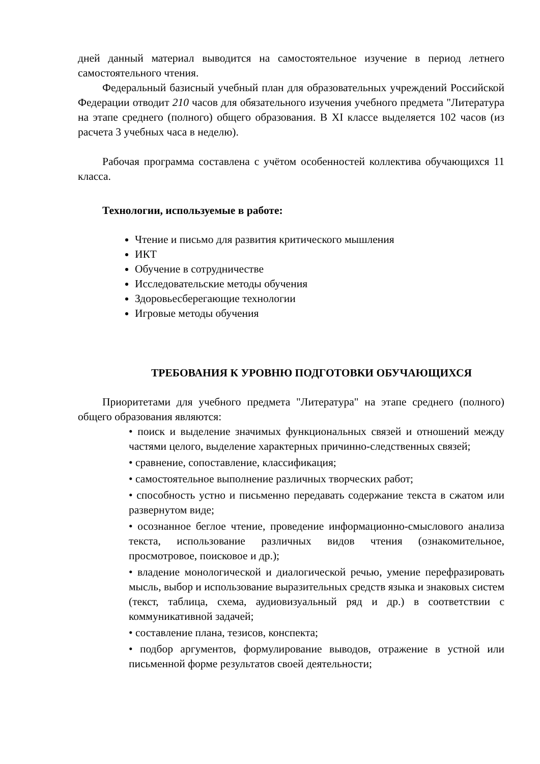дней данный материал выводится на самостоятельное изучение в период летнего самостоятельного чтения.
Федеральный базисный учебный план для образовательных учреждений Российской Федерации отводит 210 часов для обязательного изучения учебного предмета "Литература на этапе среднего (полного) общего образования. В XI классе выделяется 102 часов (из расчета 3 учебных часа в неделю).
Рабочая программа составлена с учётом особенностей коллектива обучающихся 11 класса.
Технологии, используемые в работе:
Чтение и письмо для развития критического мышления
ИКТ
Обучение в сотрудничестве
Исследовательские методы обучения
Здоровьесберегающие технологии
Игровые методы обучения
ТРЕБОВАНИЯ К УРОВНЮ ПОДГОТОВКИ ОБУЧАЮЩИХСЯ
Приоритетами для учебного предмета "Литература" на этапе среднего (полного) общего образования являются:
• поиск и выделение значимых функциональных связей и отношений между частями целого, выделение характерных причинно-следственных связей;
• сравнение, сопоставление, классификация;
• самостоятельное выполнение различных творческих работ;
• способность устно и письменно передавать содержание текста в сжатом или развернутом виде;
• осознанное беглое чтение, проведение информационно-смыслового анализа текста, использование различных видов чтения (ознакомительное, просмотровое, поисковое и др.);
• владение монологической и диалогической речью, умение перефразировать мысль, выбор и использование выразительных средств языка и знаковых систем (текст, таблица, схема, аудиовизуальный ряд и др.) в соответствии с коммуникативной задачей;
• составление плана, тезисов, конспекта;
• подбор аргументов, формулирование выводов, отражение в устной или письменной форме результатов своей деятельности;